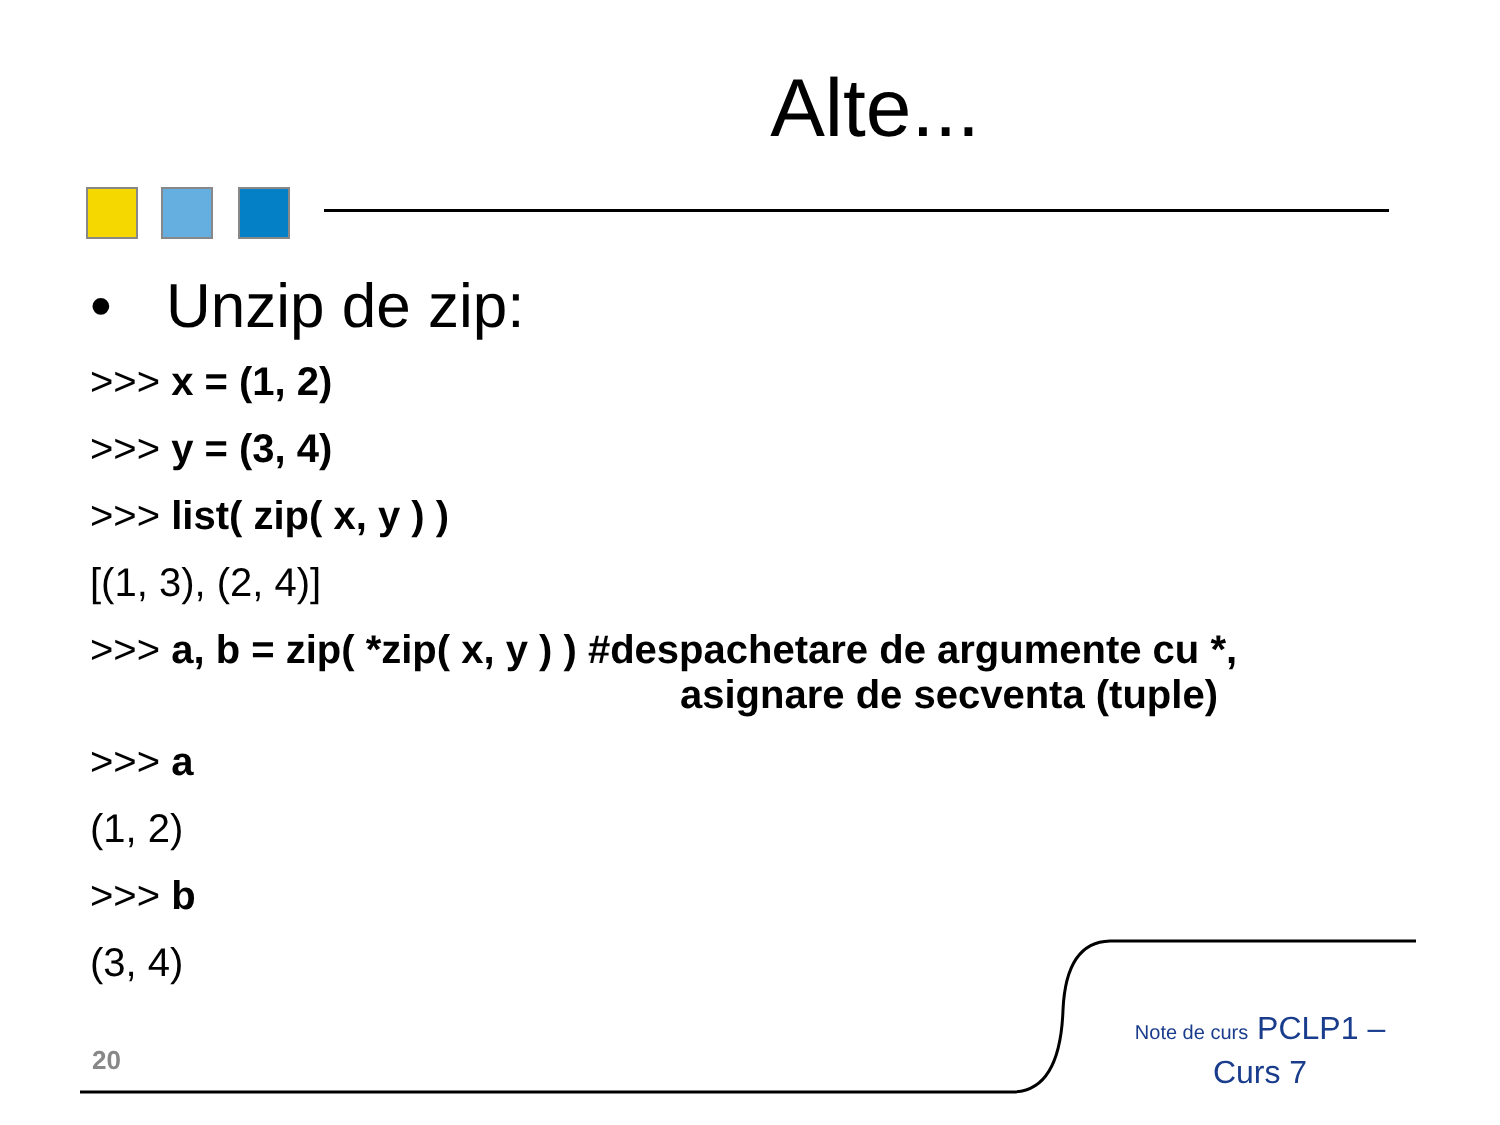Alte...
• Unzip de zip:
>>> x = (1, 2)
>>> y = (3, 4)
>>> list( zip( x, y ) )
[(1, 3), (2, 4)]
>>> a, b = zip( *zip( x, y ) ) #despachetare de argumente cu *,
asignare de secventa (tuple)
>>> a
(1, 2)
>>> b
(3, 4)
20
Note de curs PCLP1 –
Curs 7